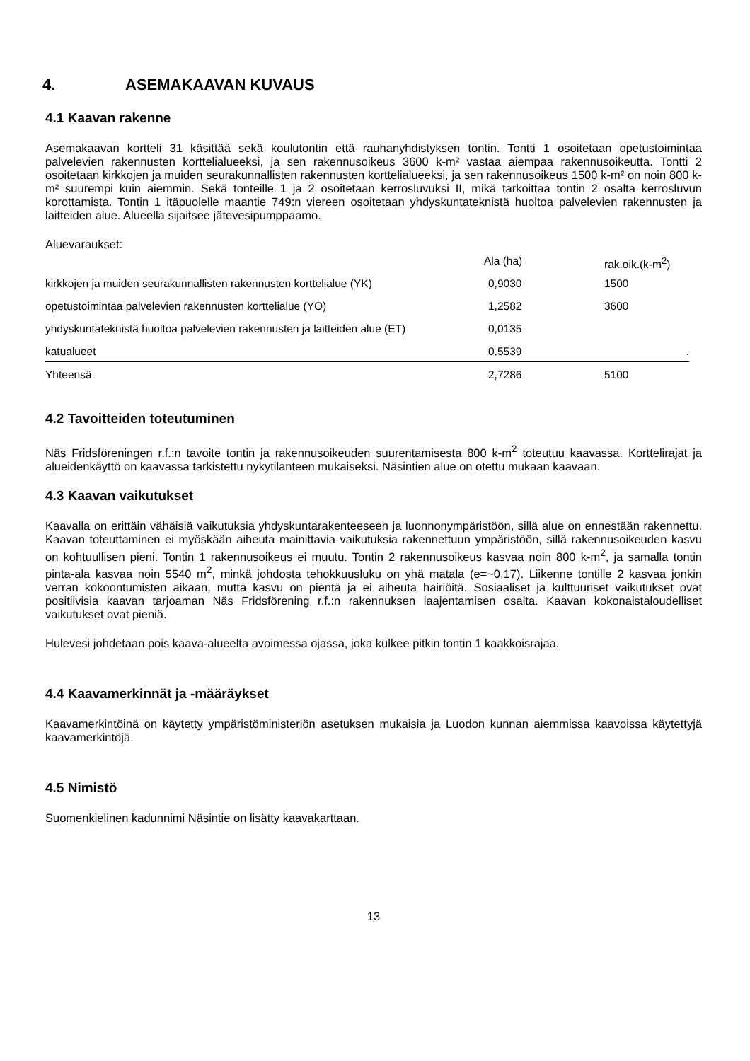4. ASEMAKAAVAN KUVAUS
4.1 Kaavan rakenne
Asemakaavan kortteli 31 käsittää sekä koulutontin että rauhanyhdistyksen tontin. Tontti 1 osoitetaan opetustoimintaa palvelevien rakennusten korttelialueeksi, ja sen rakennusoikeus 3600 k-m² vastaa aiempaa rakennusoikeutta. Tontti 2 osoitetaan kirkkojen ja muiden seurakunnallisten rakennusten korttelialueeksi, ja sen rakennusoikeus 1500 k-m² on noin 800 k-m² suurempi kuin aiemmin. Sekä tonteille 1 ja 2 osoitetaan kerrosluvuksi II, mikä tarkoittaa tontin 2 osalta kerrosluvun korottamista. Tontin 1 itäpuolelle maantie 749:n viereen osoitetaan yhdyskuntateknistä huoltoa palvelevien rakennusten ja laitteiden alue. Alueella sijaitsee jätevesipumppaamo.
Aluevaraukset:
| | Ala (ha) | rak.oik.(k-m<sup>2</sup>) |
| kirkkojen ja muiden seurakunnallisten rakennusten korttelialue (YK) | 0,9030 | 1500 |
| opetustoimintaa palvelevien rakennusten korttelialue (YO) | 1,2582 | 3600 |
| yhdyskuntateknistä huoltoa palvelevien rakennusten ja laitteiden alue (ET) | 0,0135 | |
| katualueet | 0,5539 | . |
| Yhteensä | 2,7286 | 5100 |
4.2 Tavoitteiden toteutuminen
Näs Fridsföreningen r.f.:n tavoite tontin ja rakennusoikeuden suurentamisesta 800 k-m<sup>2</sup> toteutuu kaavassa. Korttelirajat ja alueidenkäyttö on kaavassa tarkistettu nykytilanteen mukaiseksi. Näsintien alue on otettu mukaan kaavaan.
4.3 Kaavan vaikutukset
Kaavalla on erittäin vähäisiä vaikutuksia yhdyskuntarakenteeseen ja luonnonympäristöön, sillä alue on ennestään rakennettu. Kaavan toteuttaminen ei myöskään aiheuta mainittavia vaikutuksia rakennettuun ympäristöön, sillä rakennusoikeuden kasvu on kohtuullisen pieni. Tontin 1 rakennusoikeus ei muutu. Tontin 2 rakennusoikeus kasvaa noin 800 k-m<sup>2</sup>, ja samalla tontin pinta-ala kasvaa noin 5540 m<sup>2</sup>, minkä johdosta tehokkuusluku on yhä matala (e=~0,17). Liikenne tontille 2 kasvaa jonkin verran kokoontumisten aikaan, mutta kasvu on pientä ja ei aiheuta häiriöitä. Sosiaaliset ja kulttuuriset vaikutukset ovat positiivisia kaavan tarjoaman Näs Fridsförening r.f.:n rakennuksen laajentamisen osalta. Kaavan kokonaistaloudelliset vaikutukset ovat pieniä.
Hulevesi johdetaan pois kaava-alueelta avoimessa ojassa, joka kulkee pitkin tontin 1 kaakkoisrajaa.
4.4 Kaavamerkinnät ja -määräykset
Kaavamerkintöinä on käytetty ympäristöministeriön asetuksen mukaisia ja Luodon kunnan aiemmissa kaavoissa käytettyjä kaavamerkintöjä.
4.5 Nimistö
Suomenkielinen kadunnimi Näsintie on lisätty kaavakarttaan.
13